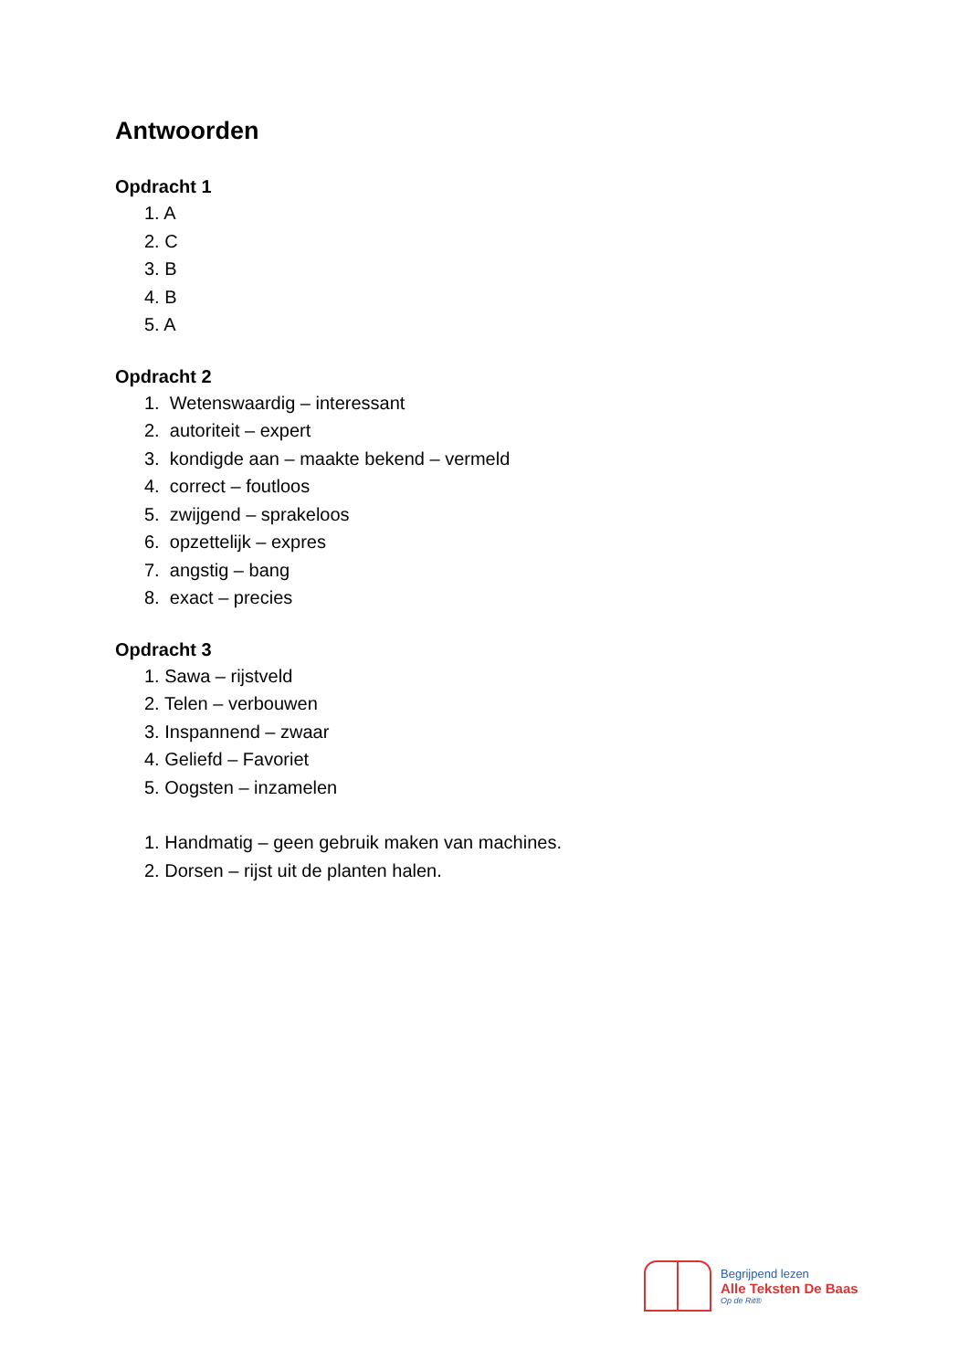Antwoorden
Opdracht 1
1. A
2. C
3. B
4. B
5. A
Opdracht 2
1. Wetenswaardig – interessant
2. autoriteit – expert
3. kondigde aan – maakte bekend – vermeld
4. correct – foutloos
5. zwijgend – sprakeloos
6. opzettelijk – expres
7. angstig – bang
8. exact – precies
Opdracht 3
1. Sawa – rijstveld
2. Telen – verbouwen
3. Inspannend – zwaar
4. Geliefd – Favoriet
5. Oogsten – inzamelen
1. Handmatig – geen gebruik maken van machines.
2. Dorsen – rijst uit de planten halen.
Begrijpend lezen
Alle Teksten De Baas
Op de Rit®